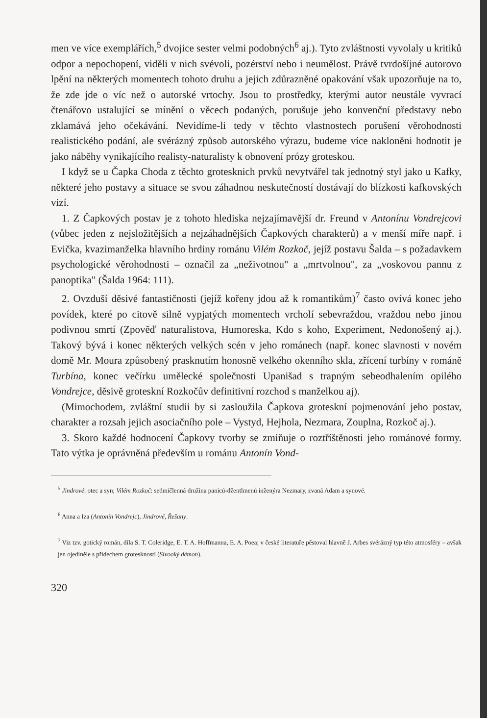men ve více exemplářích,<sup>5</sup> dvojice sester velmi podobných<sup>6</sup> aj.). Tyto zvláštnosti vyvolaly u kritiků odpor a nepochopení, viděli v nich svévoli, pozérství nebo i neumělost. Právě tvrdošíjné autorovo lpění na některých momentech tohoto druhu a jejich zdůrazněné opakování však upozorňuje na to, že zde jde o víc než o autorské vrtochy. Jsou to prostředky, kterými autor neustále vyvrací čtenářovo ustalující se mínění o věcech podaných, porušuje jeho konvenční představy nebo zklamává jeho očekávání. Nevidíme-li tedy v těchto vlastnostech porušení věrohodnosti realistického podání, ale svérázný způsob autorského výrazu, budeme více nakloněni hodnotit je jako náběhy vynikajícího realisty-naturalisty k obnovení prózy groteskou.
I když se u Čapka Choda z těchto grotesknich prvků nevytvářel tak jednotný styl jako u Kafky, některé jeho postavy a situace se svou záhadnou neskutečností dostávají do blízkosti kafkovských vizí.
1. Z Čapkových postav je z tohoto hlediska nejzajímavější dr. Freund v Antonínu Vondrejcovi (vůbec jeden z nejsložitějších a nejzáhadnějších Čapkových charakterů) a v menší míře např. i Evička, kvazimanželka hlavního hrdiny románu Vilém Rozkoč, jejíž postavu Šalda – s požadavkem psychologické věrohodnosti – označil za „neživotnou" a „mrtvolnou", za „voskovou pannu z panoptika" (Šalda 1964: 111).
2. Ovzduší děsivé fantastičnosti (jejíž kořeny jdou až k romantikům)<sup>7</sup> často ovívá konec jeho povídek, které po citově silně vypjatých momentech vrcholí sebevraždou, vraždou nebo jinou podivnou smrtí (Zpověď naturalistova, Humoreska, Kdo s koho, Experiment, Nedonošený aj.). Takový bývá i konec některých velkých scén v jeho románech (např. konec slavnosti v novém domě Mr. Moura způsobený prasknutím honosně velkého okenního skla, zřícení turbíny v románě Turbína, konec večírku umělecké společnosti Upanišad s trapným sebeodhalením opilého Vondrejce, děsivě groteskní Rozkočův definitivní rozchod s manželkou aj).
(Mimochodem, zvláštní studii by si zasloužila Čapkova groteskní pojmenování jeho postav, charakter a rozsah jejich asociačního pole – Vystyd, Hejhola, Nezmara, Zouplna, Rozkoč aj.).
3. Skoro každé hodnocení Čapkovy tvorby se zmiňuje o roztříštěnosti jeho románové formy. Tato výtka je oprávněná především u románu Antonín Vond-
<sup>5</sup> Jindrové: otec a syn; Vilém Rozkoč: sedmičlenná družina paniců-džentlmenů inženýra Nezmary, zvaná Adam a synové.
<sup>6</sup> Anna a Iza (Antonín Vondrejc), Jindrové, Řešany.
<sup>7</sup> Viz tzv. gotický román, díla S. T. Coleridge, E. T. A. Hoffmanna, E. A. Poea; v české literatuře pěstoval hlavně J. Arbes svérázný typ této atmosféry – avšak jen ojediněle s přídechem groteskností (Sivooký démon).
320